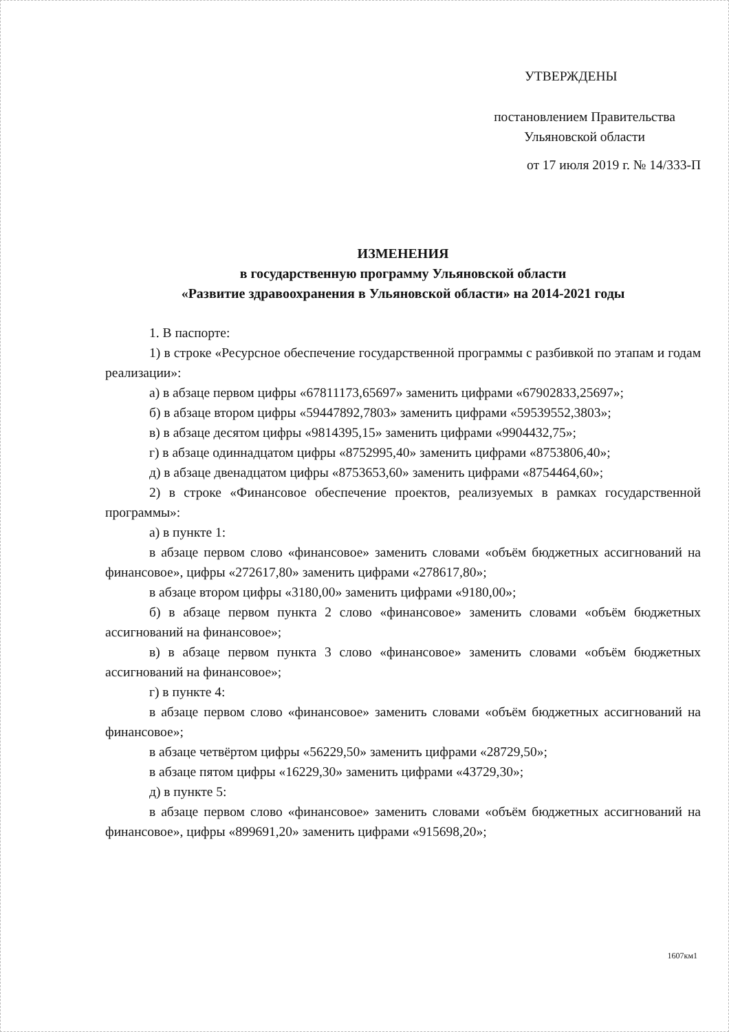УТВЕРЖДЕНЫ
постановлением Правительства
Ульяновской области
от 17 июля 2019 г. № 14/333-П
ИЗМЕНЕНИЯ
в государственную программу Ульяновской области
«Развитие здравоохранения в Ульяновской области» на 2014-2021 годы
1. В паспорте:
1) в строке «Ресурсное обеспечение государственной программы с разбивкой по этапам и годам реализации»:
а) в абзаце первом цифры «67811173,65697» заменить цифрами «67902833,25697»;
б) в абзаце втором цифры «59447892,7803» заменить цифрами «59539552,3803»;
в) в абзаце десятом цифры «9814395,15» заменить цифрами «9904432,75»;
г) в абзаце одиннадцатом цифры «8752995,40» заменить цифрами «8753806,40»;
д) в абзаце двенадцатом цифры «8753653,60» заменить цифрами «8754464,60»;
2) в строке «Финансовое обеспечение проектов, реализуемых в рамках государственной программы»:
а) в пункте 1:
в абзаце первом слово «финансовое» заменить словами «объём бюджетных ассигнований на финансовое», цифры «272617,80» заменить цифрами «278617,80»;
в абзаце втором цифры «3180,00» заменить цифрами «9180,00»;
б) в абзаце первом пункта 2 слово «финансовое» заменить словами «объём бюджетных ассигнований на финансовое»;
в) в абзаце первом пункта 3 слово «финансовое» заменить словами «объём бюджетных ассигнований на финансовое»;
г) в пункте 4:
в абзаце первом слово «финансовое» заменить словами «объём бюджетных ассигнований на финансовое»;
в абзаце четвёртом цифры «56229,50» заменить цифрами «28729,50»;
в абзаце пятом цифры «16229,30» заменить цифрами «43729,30»;
д) в пункте 5:
в абзаце первом слово «финансовое» заменить словами «объём бюджетных ассигнований на финансовое», цифры «899691,20» заменить цифрами «915698,20»;
1607км1